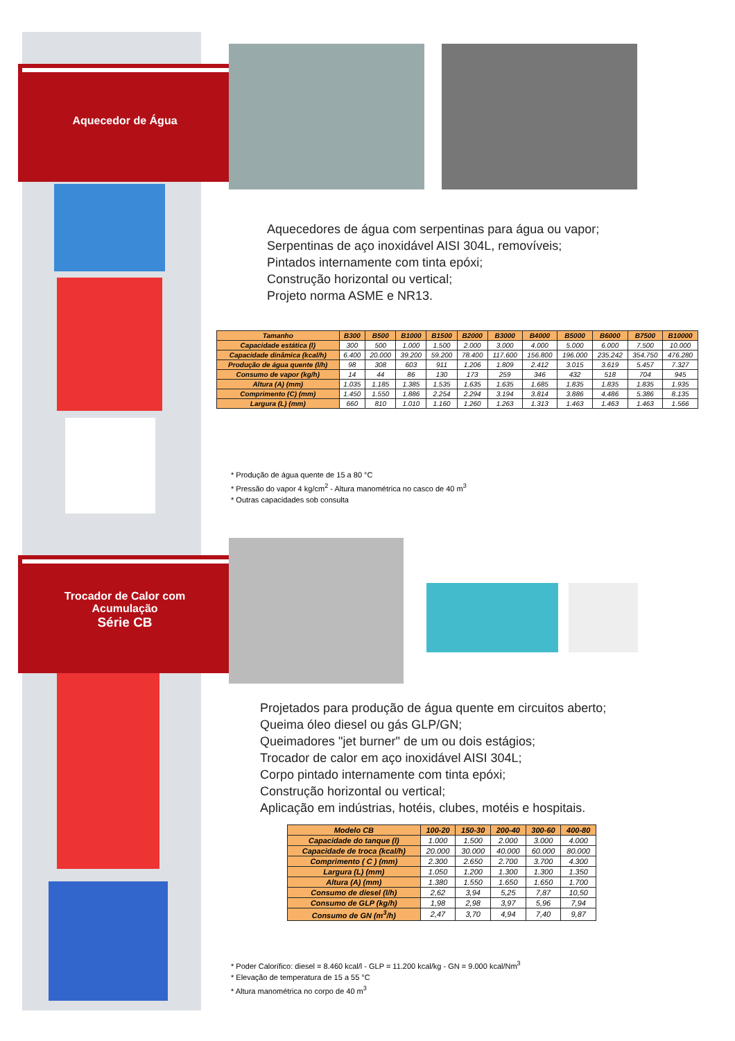Aquecedor de Água
Aquecedores de água com serpentinas para água ou vapor;
Serpentinas de aço inoxidável AISI 304L, removíveis;
Pintados internamente com tinta epóxi;
Construção horizontal ou vertical;
Projeto norma ASME e NR13.
| Tamanho | B300 | B500 | B1000 | B1500 | B2000 | B3000 | B4000 | B5000 | B6000 | B7500 | B10000 |
| --- | --- | --- | --- | --- | --- | --- | --- | --- | --- | --- | --- |
| Capacidade estática (l) | 300 | 500 | 1.000 | 1.500 | 2.000 | 3.000 | 4.000 | 5.000 | 6.000 | 7.500 | 10.000 |
| Capacidade dinâmica (kcal/h) | 6.400 | 20.000 | 39.200 | 59.200 | 78.400 | 117.600 | 156.800 | 196.000 | 235.242 | 354.750 | 476.280 |
| Produção de água quente (l/h) | 98 | 308 | 603 | 911 | 1.206 | 1.809 | 2.412 | 3.015 | 3.619 | 5.457 | 7.327 |
| Consumo de vapor (kg/h) | 14 | 44 | 86 | 130 | 173 | 259 | 346 | 432 | 518 | 704 | 945 |
| Altura (A) (mm) | 1.035 | 1.185 | 1.385 | 1.535 | 1.635 | 1.635 | 1.685 | 1.835 | 1.835 | 1.835 | 1.935 |
| Comprimento (C) (mm) | 1.450 | 1.550 | 1.886 | 2.254 | 2.294 | 3.194 | 3.814 | 3.886 | 4.486 | 5.386 | 8.135 |
| Largura (L) (mm) | 660 | 810 | 1.010 | 1.160 | 1.260 | 1.263 | 1.313 | 1.463 | 1.463 | 1.463 | 1.566 |
* Produção de água quente de 15 a 80 °C
* Pressão do vapor 4 kg/cm<sup>2</sup> - Altura manométrica no casco de 40 m<sup>3</sup>
* Outras capacidades sob consulta
Trocador de Calor com
Acumulação
Série CB
Projetados para produção de água quente em circuitos aberto;
Queima óleo diesel ou gás GLP/GN;
Queimadores "jet burner" de um ou dois estágios;
Trocador de calor em aço inoxidável AISI 304L;
Corpo pintado internamente com tinta epóxi;
Construção horizontal ou vertical;
Aplicação em indústrias, hotéis, clubes, motéis e hospitais.
| Modelo CB | 100-20 | 150-30 | 200-40 | 300-60 | 400-80 |
| --- | --- | --- | --- | --- | --- |
| Capacidade do tanque (l) | 1.000 | 1.500 | 2.000 | 3.000 | 4.000 |
| Capacidade de troca (kcal/h) | 20.000 | 30.000 | 40.000 | 60.000 | 80.000 |
| Comprimento ( C ) (mm) | 2.300 | 2.650 | 2.700 | 3.700 | 4.300 |
| Largura (L) (mm) | 1.050 | 1.200 | 1.300 | 1.300 | 1.350 |
| Altura (A) (mm) | 1.380 | 1.550 | 1.650 | 1.650 | 1.700 |
| Consumo de diesel (l/h) | 2,62 | 3,94 | 5,25 | 7,87 | 10,50 |
| Consumo de GLP (kg/h) | 1,98 | 2,98 | 3,97 | 5,96 | 7,94 |
| Consumo de GN (m<sup>3</sup>/h) | 2,47 | 3,70 | 4,94 | 7,40 | 9,87 |
* Poder Calorífico: diesel = 8.460 kcal/l - GLP = 11.200 kcal/kg - GN = 9.000 kcal/Nm<sup>3</sup>
* Elevação de temperatura de 15 a 55 °C
* Altura manométrica no corpo de 40 m<sup>3</sup>